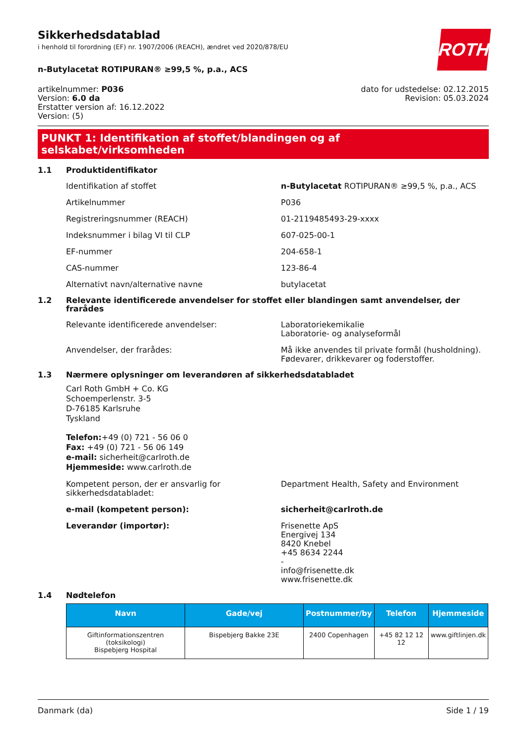ROTH
Sikkerhedsdatablad
i henhold til forordning (EF) nr. 1907/2006 (REACH), ændret ved 2020/878/EU
n-Butylacetat ROTIPURAN® ≥99,5 %, p.a., ACS
artikelnummer: P036
Version: 6.0 da
Erstatter version af: 16.12.2022
Version: (5)
dato for udstedelse: 02.12.2015
Revision: 05.03.2024
PUNKT 1: Identifikation af stoffet/blandingen og af selskabet/virksomheden
1.1 Produktidentifikator
Identifikation af stoffet n-Butylacetat ROTIPURAN® ≥99,5 %, p.a., ACS
Artikelnummer P036
Registreringsnummer (REACH) 01-2119485493-29-xxxx
Indeksnummer i bilag VI til CLP 607-025-00-1
EF-nummer 204-658-1
CAS-nummer 123-86-4
Alternativt navn/alternative navne butylacetat
1.2 Relevante identificerede anvendelser for stoffet eller blandingen samt anvendelser, der frarådes
Relevante identificerede anvendelser: Laboratoriekemikalie
Laboratorie- og analyseformål
Anvendelser, der frarådes: Må ikke anvendes til private formål (husholdning). Fødevarer, drikkevarer og foderstoffer.
1.3 Nærmere oplysninger om leverandøren af sikkerhedsdatabladet
Carl Roth GmbH + Co. KG
Schoemperlenstr. 3-5
D-76185 Karlsruhe
Tyskland
Telefon:+49 (0) 721 - 56 06 0
Fax: +49 (0) 721 - 56 06 149
e-mail: sicherheit@carlroth.de
Hjemmeside: www.carlroth.de
Kompetent person, der er ansvarlig for sikkerhedsdatabladet:
Department Health, Safety and Environment
e-mail (kompetent person): sicherheit@carlroth.de
Leverandør (importør): Frisenette ApS
Energivej 134
8420 Knebel
+45 8634 2244
-
info@frisenette.dk
www.frisenette.dk
1.4 Nødtelefon
| Navn | Gade/vej | Postnummer/by | Telefon | Hjemmeside |
| --- | --- | --- | --- | --- |
| Giftinformationszentren (toksikologi) Bispebjerg Hospital | Bispebjerg Bakke 23E | 2400 Copenhagen | +45 82 12 12 12 | www.giftlinjen.dk |
Danmark (da) Side 1 / 19